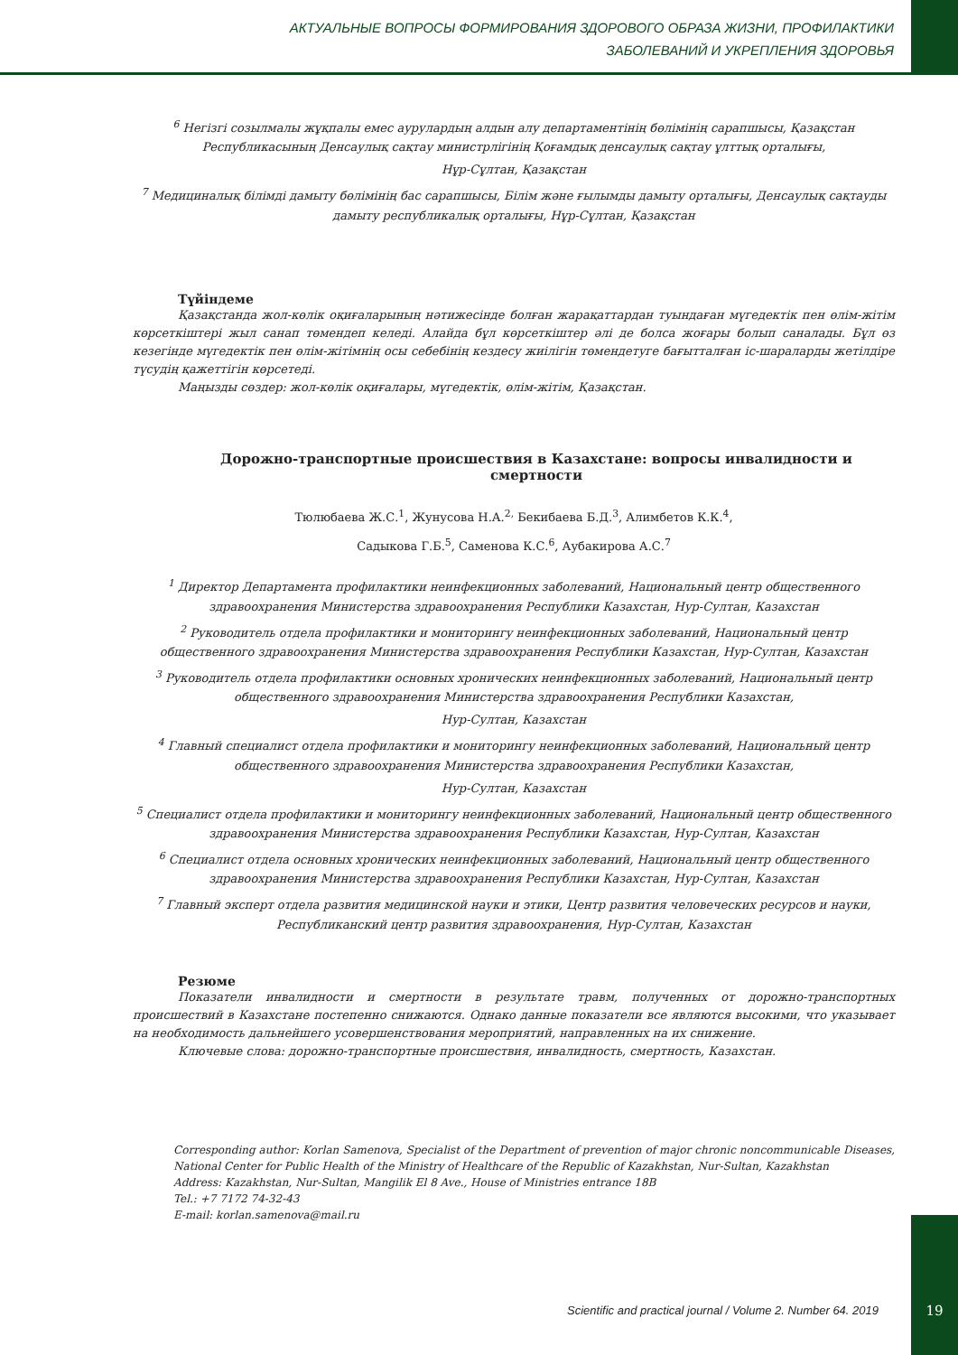АКТУАЛЬНЫЕ ВОПРОСЫ ФОРМИРОВАНИЯ ЗДОРОВОГО ОБРАЗА ЖИЗНИ, ПРОФИЛАКТИКИ
ЗАБОЛЕВАНИЙ И УКРЕПЛЕНИЯ ЗДОРОВЬЯ
<sup>6</sup> Негізгі созылмалы жұқпалы емес аурулардың алдын алу департаментінің бөлімінің сарапшысы, Қазақстан Республикасының Денсаулық сақтау министрлігінің Қоғамдық денсаулық сақтау ұлттық орталығы,
Нұр-Сұлтан, Қазақстан
<sup>7</sup> Медициналық білімді дамыту бөлімінің бас сарапшысы, Білім және ғылымды дамыту орталығы, Денсаулық сақтауды дамыту республикалық орталығы, Нұр-Сұлтан, Қазақстан
Түйіндеме
Қазақстанда жол-көлік оқиғаларының нәтижесінде болған жарақаттардан туындаған мүгедектік пен өлім-жітім көрсеткіштері жыл санап төмендеп келеді. Алайда бұл көрсеткіштер әлі де болса жоғары болып саналады. Бұл өз кезегінде мүгедектік пен өлім-жітімнің осы себебінің кездесу жиілігін төмендетуге бағытталған іс-шараларды жетілдіре түсудің қажеттігін көрсетеді.
Маңызды сөздер: жол-көлік оқиғалары, мүгедектік, өлім-жітім, Қазақстан.
Дорожно-транспортные происшествия в Казахстане: вопросы инвалидности и смертности
Тюлюбаева Ж.С.<sup>1</sup>, Жунусова Н.А.<sup>2,</sup> Бекибаева Б.Д.<sup>3</sup>, Алимбетов К.К.<sup>4</sup>,
Садыкова Г.Б.<sup>5</sup>, Саменова К.С.<sup>6</sup>, Аубакирова А.С.<sup>7</sup>
<sup>1</sup> Директор Департамента профилактики неинфекционных заболеваний, Национальный центр общественного здравоохранения Министерства здравоохранения Республики Казахстан, Нур-Султан, Казахстан
<sup>2</sup> Руководитель отдела профилактики и мониторингу неинфекционных заболеваний, Национальный центр общественного здравоохранения Министерства здравоохранения Республики Казахстан, Нур-Султан, Казахстан
<sup>3</sup> Руководитель отдела профилактики основных хронических неинфекционных заболеваний, Национальный центр общественного здравоохранения Министерства здравоохранения Республики Казахстан,
Нур-Султан, Казахстан
<sup>4</sup> Главный специалист отдела профилактики и мониторингу неинфекционных заболеваний, Национальный центр общественного здравоохранения Министерства здравоохранения Республики Казахстан,
Нур-Султан, Казахстан
<sup>5</sup> Специалист отдела профилактики и мониторингу неинфекционных заболеваний, Национальный центр общественного здравоохранения Министерства здравоохранения Республики Казахстан, Нур-Султан, Казахстан
<sup>6</sup> Специалист отдела основных хронических неинфекционных заболеваний, Национальный центр общественного здравоохранения Министерства здравоохранения Республики Казахстан, Нур-Султан, Казахстан
<sup>7</sup> Главный эксперт отдела развития медицинской науки и этики, Центр развития человеческих ресурсов и науки, Республиканский центр развития здравоохранения, Нур-Султан, Казахстан
Резюме
Показатели инвалидности и смертности в результате травм, полученных от дорожно-транспортных происшествий в Казахстане постепенно снижаются. Однако данные показатели все являются высокими, что указывает на необходимость дальнейшего усовершенствования мероприятий, направленных на их снижение.
Ключевые слова: дорожно-транспортные происшествия, инвалидность, смертность, Казахстан.
Corresponding author: Korlan Samenova, Specialist of the Department of prevention of major chronic noncommunicable Diseases, National Center for Public Health of the Ministry of Healthcare of the Republic of Kazakhstan, Nur-Sultan, Kazakhstan
Address: Kazakhstan, Nur-Sultan, Mangilik El 8 Ave., House of Ministries entrance 18B
Tel.: +7 7172 74-32-43
E-mail: korlan.samenova@mail.ru
Scientific and practical journal / Volume 2. Number 64. 2019
19